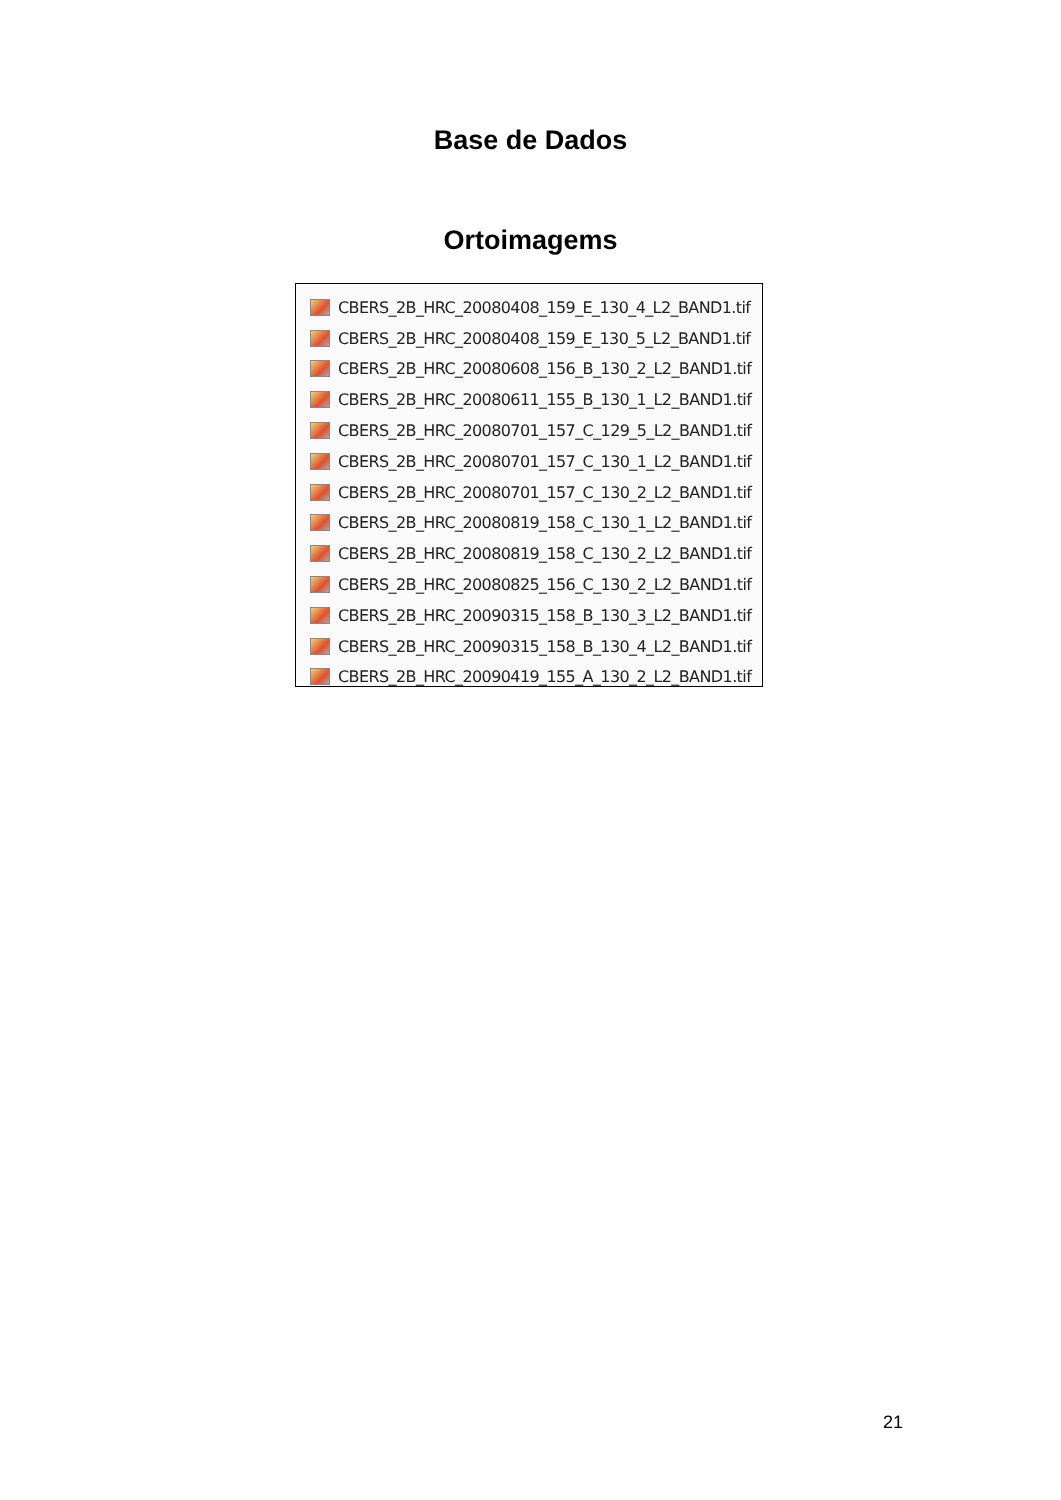Base de Dados
Ortoimagems
CBERS_2B_HRC_20080408_159_E_130_4_L2_BAND1.tif
CBERS_2B_HRC_20080408_159_E_130_5_L2_BAND1.tif
CBERS_2B_HRC_20080608_156_B_130_2_L2_BAND1.tif
CBERS_2B_HRC_20080611_155_B_130_1_L2_BAND1.tif
CBERS_2B_HRC_20080701_157_C_129_5_L2_BAND1.tif
CBERS_2B_HRC_20080701_157_C_130_1_L2_BAND1.tif
CBERS_2B_HRC_20080701_157_C_130_2_L2_BAND1.tif
CBERS_2B_HRC_20080819_158_C_130_1_L2_BAND1.tif
CBERS_2B_HRC_20080819_158_C_130_2_L2_BAND1.tif
CBERS_2B_HRC_20080825_156_C_130_2_L2_BAND1.tif
CBERS_2B_HRC_20090315_158_B_130_3_L2_BAND1.tif
CBERS_2B_HRC_20090315_158_B_130_4_L2_BAND1.tif
CBERS_2B_HRC_20090419_155_A_130_2_L2_BAND1.tif
21